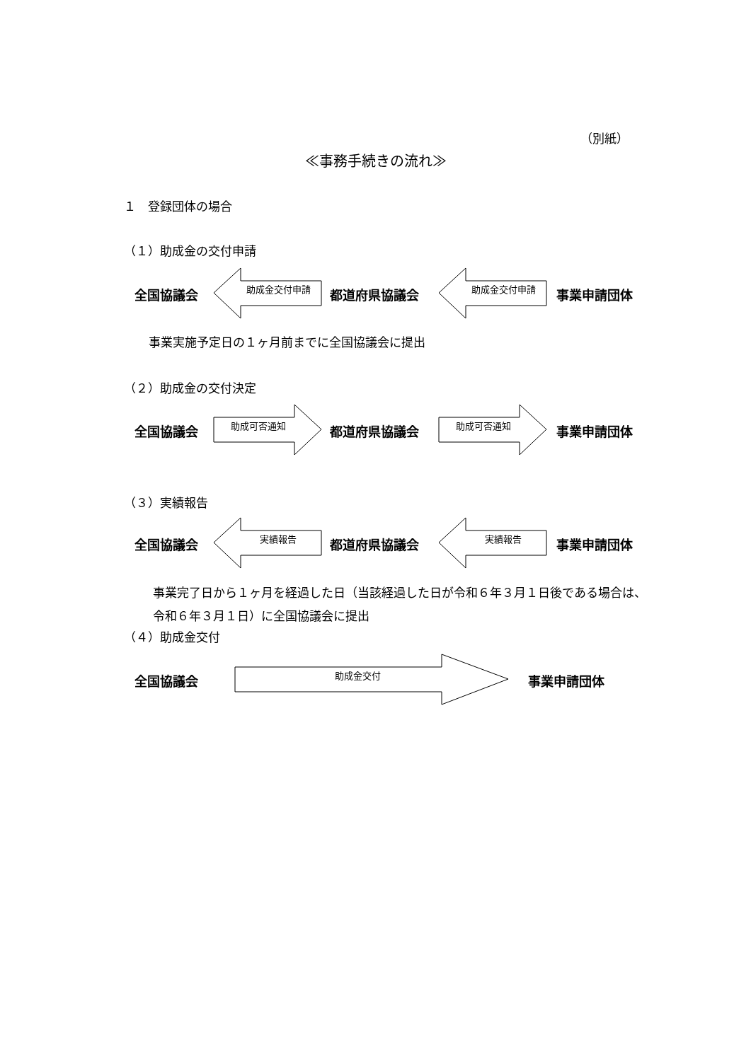（別紙）
≪事務手続きの流れ≫
１　登録団体の場合
（１）助成金の交付申請
全国協議会 助成金交付申請 都道府県協議会 助成金交付申請 事業申請団体
事業実施予定日の１ヶ月前までに全国協議会に提出
（２）助成金の交付決定
全国協議会 助成可否通知 都道府県協議会 助成可否通知 事業申請団体
（３）実績報告
全国協議会 実績報告 都道府県協議会 実績報告 事業申請団体
事業完了日から１ヶ月を経過した日（当該経過した日が令和６年３月１日後である場合は、令和６年３月１日）に全国協議会に提出
（４）助成金交付
全国協議会 助成金交付 事業申請団体